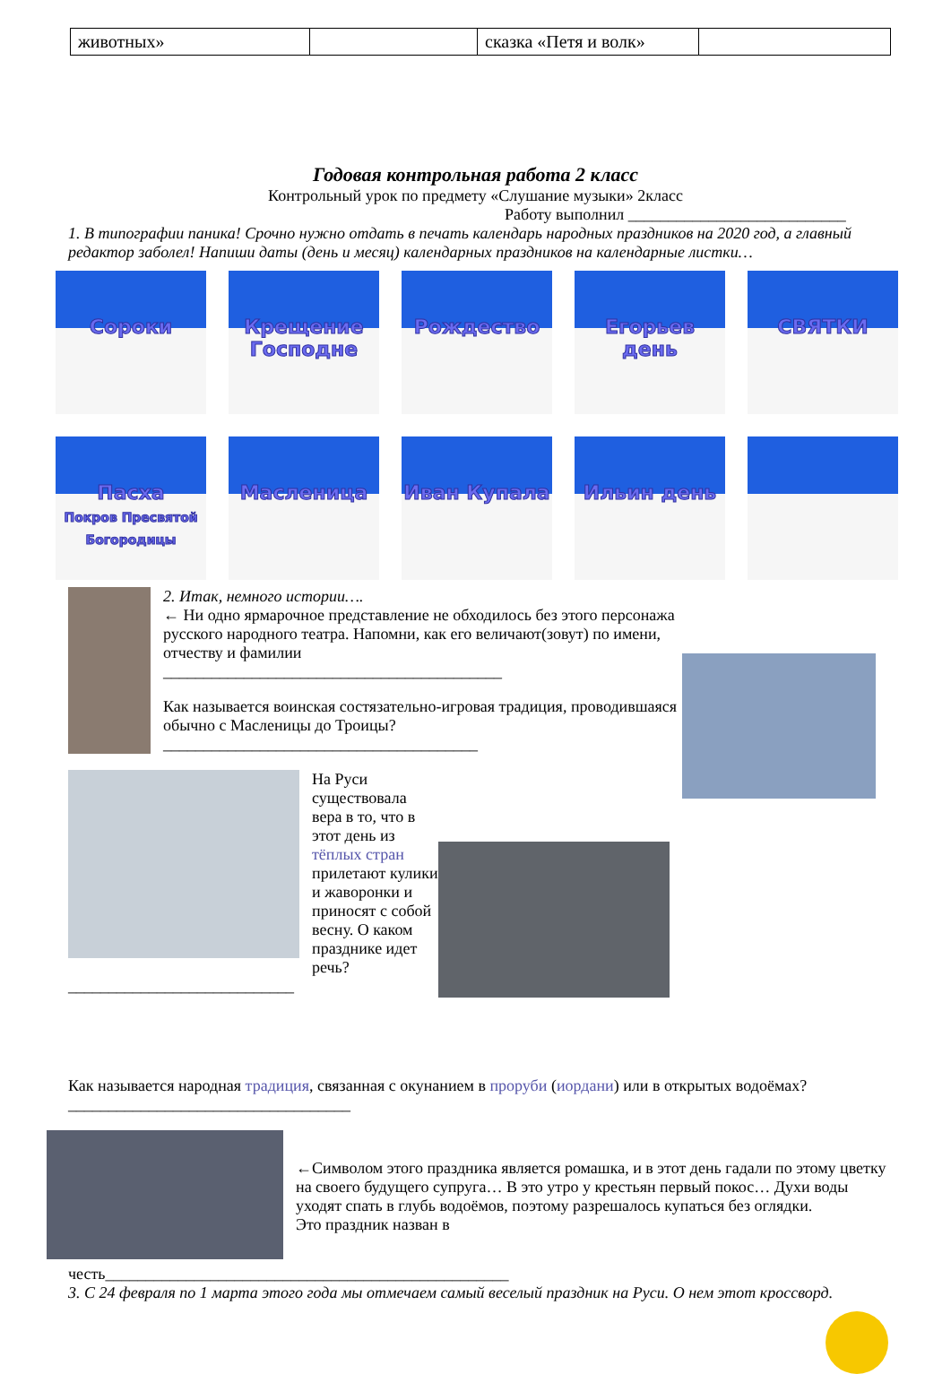| животных» | | сказка «Петя и волк» | |
Годовая контрольная работа 2 класс
Контрольный урок по предмету «Слушание музыки» 2класс
Работу выполнил ___________________________
1. В типографии паника! Срочно нужно отдать в печать календарь народных праздников на 2020 год, а главный редактор заболел! Напиши даты (день и месяц) календарных праздников на календарные листки…
Сороки
Крещение Господне
Рождество
Егорьев день
СВЯТКИ
Пасха
Покров Пресвятой Богородицы
Масленица
Иван Купала
Ильин день
2. Итак, немного истории….
← Ни одно ярмарочное представление не обходилось без этого персонажа русского народного театра. Напомни, как его величают(зовут) по имени, отчеству и фамилии
__________________________________________
Как называется воинская состязательно-игровая традиция, проводившаяся обычно с Масленицы до Троицы?_______________________________________
На Руси существовала вера в то, что в этот день из тёплых стран прилетают кулики и жаворонки и приносят с собой весну. О каком празднике идет речь?____________________________
Как называется народная традиция, связанная с окунанием в проруби (иордани) или в открытых водоёмах?___________________________________
←Символом этого праздника является ромашка, и в этот день гадали по этому цветку на своего будущего супруга… В это утро у крестьян первый покос… Духи воды уходят спать в глубь водоёмов, поэтому разрешалось купаться без оглядки.
Это праздник назван в
честь__________________________________________________
3. С 24 февраля по 1 марта этого года мы отмечаем самый веселый праздник на Руси. О нем этот кроссворд.